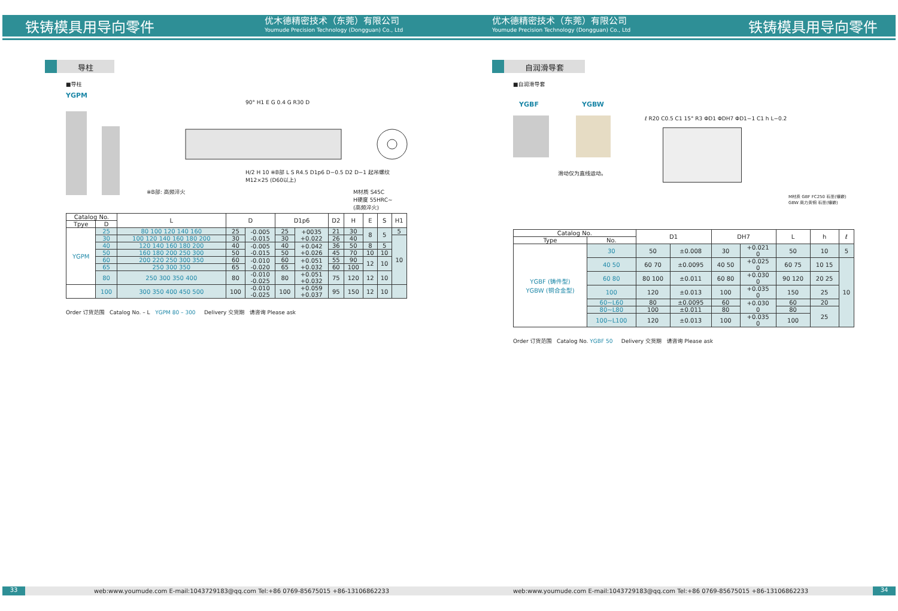铁铸模具用导向零件
优木德精密技术（东莞）有限公司
Youmude Precision Technology (Dongguan) Co., Ltd
优木德精密技术（东莞）有限公司
Youmude Precision Technology (Dongguan) Co., Ltd
铁铸模具用导向零件
导柱
■导柱
YGPM
90° H1 E G 0.4 G R30 D
H/2 H 10 ※B部 L S R4.5 D1p6 D−0.5 D2 D−1 起吊螺纹M12×25 (D60以上)
※B部: 高频淬火
M材质 S45C
H硬度 55HRC~
(高频淬火)
| Catalog No. | | L | D | | D1p6 | | D2 | H | E | S | H1 |
| --- | --- | --- | --- | --- | --- | --- | --- | --- | --- | --- | --- |
| Tpye | D | | | | | | | | | | |
| YGPM | 25 | 80 100 120 140 160 | 25 | -0.005 -0.015 | 25 | +0035 +0.022 | 21 | 30 | 8 | 5 | 5 |
| | 30 | 100 120 140 160 180 200 | 30 | | 30 | | 26 | 40 | | | 10 |
| | 40 | 120 140 160 180 200 | 40 | -0.005 -0.015 | 40 | +0.042 +0.026 | 36 | 50 | 8 | 5 | |
| | 50 | 160 180 200 250 300 | 50 | | 50 | | 45 | 70 | 10 | 10 | |
| | 60 | 200 220 250 300 350 | 60 | -0.010 -0.020 | 60 | +0.051 +0.032 | 55 | 90 | 12 | 10 | |
| | 65 | 250 300 350 | 65 | | 65 | | 60 | 100 | | | |
| | 80 | 250 300 350 400 | 80 | -0.010 -0.025 | 80 | +0.051 +0.032 | 75 | 120 | 12 | 10 | |
| | 100 | 300 350 400 450 500 | 100 | -0.010 -0.025 | 100 | +0.059 +0.037 | 95 | 150 | 12 | 10 | |
Order 订货范围 Catalog No. – L YGPM 80 – 300 Delivery 交货期 请咨询 Please ask
自润滑导套
■自润滑导套
YGBF YGBW
滑动仅为直线运动。
ℓ R20 C0.5 C1 15° R3 ΦD1 ΦDH7 ΦD1−1 C1 h L−0.2
M材质 GBF FC250 石墨(镶嵌)
GBW 高力黄铜 石墨(镶嵌)
| Catalog No. | | D1 | | DH7 | | L | h | ℓ |
| --- | --- | --- | --- | --- | --- | --- | --- | --- |
| Type | No. | | | | | | | |
| YGBF (铸件型) YGBW (铜合金型) | 30 | 50 | ±0.008 | 30 | +0.021 0 | 50 | 10 | 5 |
| | 40 50 | 60 70 | ±0.0095 | 40 50 | +0.025 0 | 60 75 | 10 15 | 10 |
| | 60 80 | 80 100 | ±0.011 | 60 80 | +0.030 0 | 90 120 | 20 25 | |
| | 100 | 120 | ±0.013 | 100 | +0.035 0 | 150 | 25 | |
| | 60~L60 | 80 | ±0.0095 | 60 | +0.030 0 | 60 | 20 | |
| | 80~L80 | 100 | ±0.011 | 80 | | 80 | 25 | |
| | 100~L100 | 120 | ±0.013 | 100 | +0.035 0 | 100 | | |
Order 订货范围 Catalog No. YGBF 50 Delivery 交货期 请咨询 Please ask
33
web:www.youmude.com E-mail:1043729183@qq.com Tel:+86 0769-85675015 +86-13106862233
web:www.youmude.com E-mail:1043729183@qq.com Tel:+86 0769-85675015 +86-13106862233
34